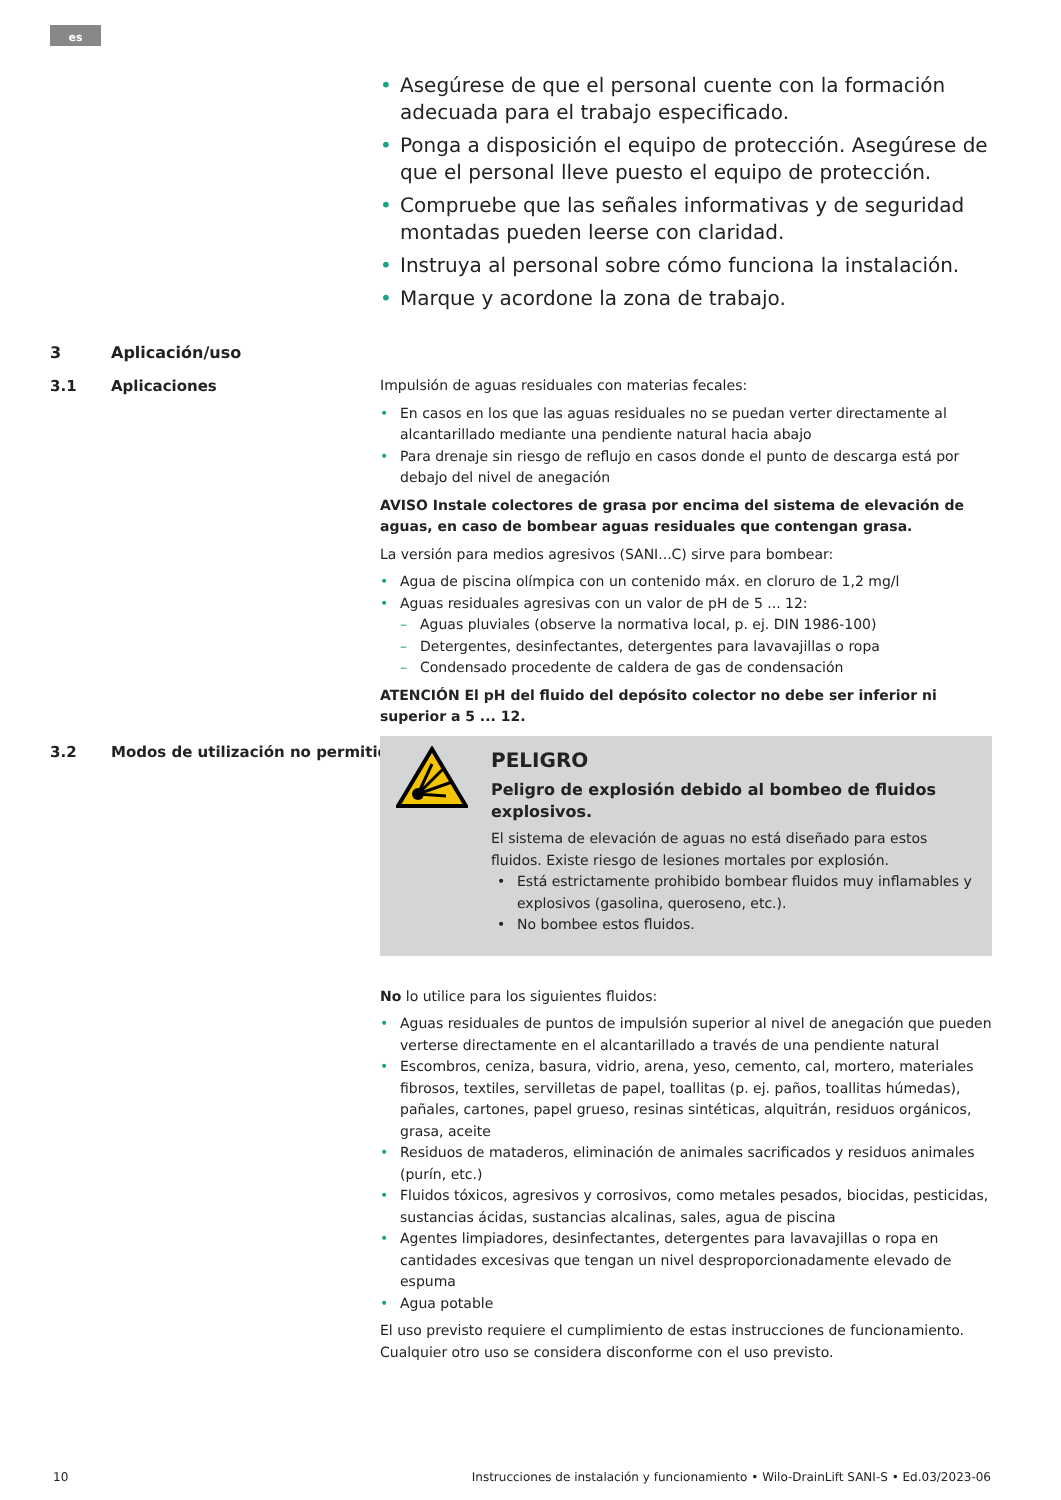es
• Asegúrese de que el personal cuente con la formación adecuada para el trabajo especificado.
• Ponga a disposición el equipo de protección. Asegúrese de que el personal lleve puesto el equipo de protección.
• Compruebe que las señales informativas y de seguridad montadas pueden leerse con claridad.
• Instruya al personal sobre cómo funciona la instalación.
• Marque y acordone la zona de trabajo.
3 Aplicación/uso
3.1 Aplicaciones
3.2 Modos de utilización no permitidos
Impulsión de aguas residuales con materias fecales:
• En casos en los que las aguas residuales no se puedan verter directamente al alcantarillado mediante una pendiente natural hacia abajo
• Para drenaje sin riesgo de reflujo en casos donde el punto de descarga está por debajo del nivel de anegación
AVISO Instale colectores de grasa por encima del sistema de elevación de aguas, en caso de bombear aguas residuales que contengan grasa.
La versión para medios agresivos (SANI...C) sirve para bombear:
• Agua de piscina olímpica con un contenido máx. en cloruro de 1,2 mg/l
• Aguas residuales agresivas con un valor de pH de 5 ... 12:
– Aguas pluviales (observe la normativa local, p. ej. DIN 1986-100)
– Detergentes, desinfectantes, detergentes para lavavajillas o ropa
– Condensado procedente de caldera de gas de condensación
ATENCIÓN El pH del fluido del depósito colector no debe ser inferior ni superior a 5 ... 12.
PELIGRO
Peligro de explosión debido al bombeo de fluidos explosivos.
El sistema de elevación de aguas no está diseñado para estos fluidos. Existe riesgo de lesiones mortales por explosión.
• Está estrictamente prohibido bombear fluidos muy inflamables y explosivos (gasolina, queroseno, etc.).
• No bombee estos fluidos.
No lo utilice para los siguientes fluidos:
• Aguas residuales de puntos de impulsión superior al nivel de anegación que pueden verterse directamente en el alcantarillado a través de una pendiente natural
• Escombros, ceniza, basura, vidrio, arena, yeso, cemento, cal, mortero, materiales fibrosos, textiles, servilletas de papel, toallitas (p. ej. paños, toallitas húmedas), pañales, cartones, papel grueso, resinas sintéticas, alquitrán, residuos orgánicos, grasa, aceite
• Residuos de mataderos, eliminación de animales sacrificados y residuos animales (purín, etc.)
• Fluidos tóxicos, agresivos y corrosivos, como metales pesados, biocidas, pesticidas, sustancias ácidas, sustancias alcalinas, sales, agua de piscina
• Agentes limpiadores, desinfectantes, detergentes para lavavajillas o ropa en cantidades excesivas que tengan un nivel desproporcionadamente elevado de espuma
• Agua potable
El uso previsto requiere el cumplimiento de estas instrucciones de funcionamiento. Cualquier otro uso se considera disconforme con el uso previsto.
10
Instrucciones de instalación y funcionamiento • Wilo-DrainLift SANI-S • Ed.03/2023-06